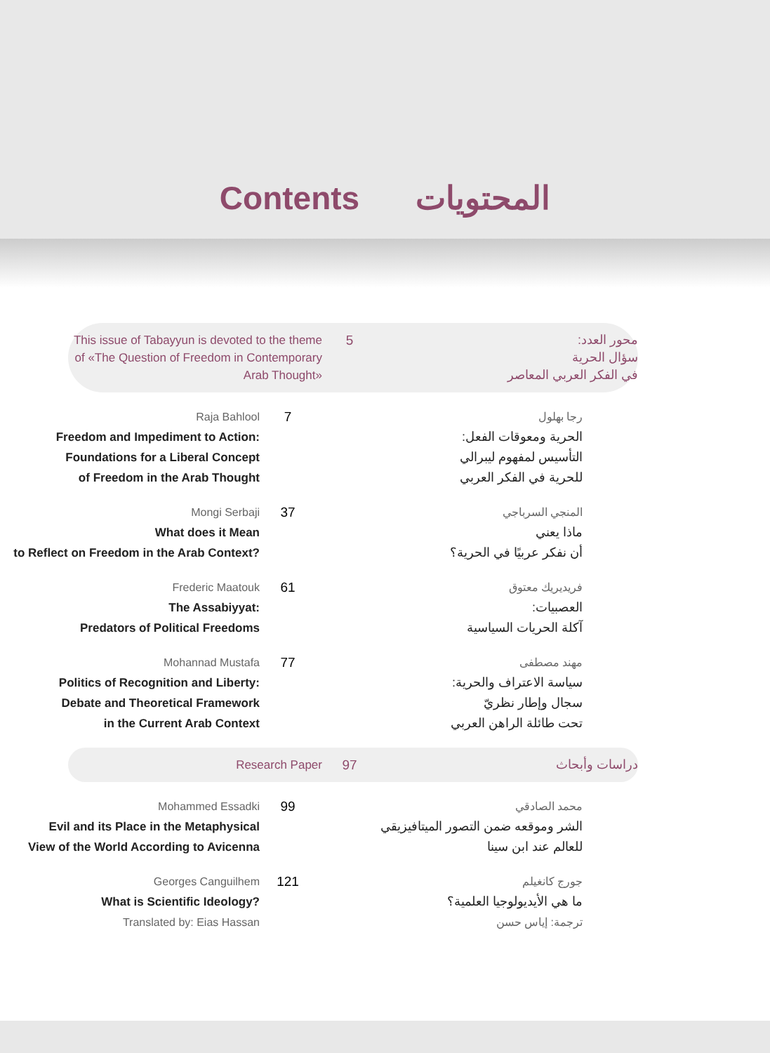Contents المحتويات
This issue of Tabayyun is devoted to the theme of «The Question of Freedom in Contemporary Arab Thought»
5 محور العدد:
سؤال الحرية
في الفكر العربي المعاصر
Raja Bahlool
Freedom and Impediment to Action:
Foundations for a Liberal Concept
of Freedom in the Arab Thought
7
رجا بهلول
الحرية ومعوقات الفعل:
التأسيس لمفهوم ليبرالي
للحرية في الفكر العربي
Mongi Serbaji
What does it Mean
to Reflect on Freedom in the Arab Context?
37
المنجي السرباجي
ماذا يعني
أن نفكر عربيًا في الحرية؟
Frederic Maatouk
The Assabiyyat:
Predators of Political Freedoms
61
فريديريك معتوق
العصبيات:
آكلة الحريات السياسية
Mohannad Mustafa
Politics of Recognition and Liberty:
Debate and Theoretical Framework
in the Current Arab Context
77
مهند مصطفى
سياسة الاعتراف والحرية:
سجال وإطار نظريّ
تحت طائلة الراهن العربي
Research Paper 97 دراسات وأبحاث
Mohammed Essadki
Evil and its Place in the Metaphysical
View of the World According to Avicenna
99
محمد الصادقي
الشر وموقعه ضمن التصور الميتافيزيقي
للعالم عند ابن سينا
Georges Canguilhem
What is Scientific Ideology?
Translated by: Eias Hassan
121
جورج كانغيلم
ما هي الأيديولوجيا العلمية؟
ترجمة: إياس حسن